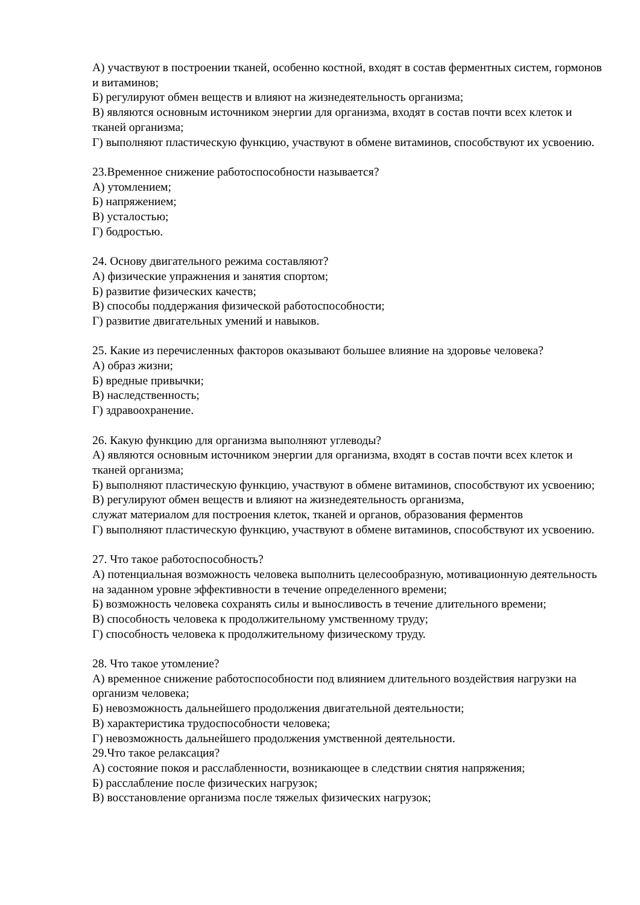А) участвуют в построении тканей, особенно костной, входят в состав ферментных систем, гормонов и витаминов;
Б) регулируют обмен веществ и влияют на жизнедеятельность организма;
В) являются основным источником энергии для организма, входят в состав почти всех клеток и тканей организма;
Г) выполняют пластическую функцию, участвуют в обмене витаминов, способствуют их усвоению.
23.Временное снижение работоспособности называется?
А) утомлением;
Б) напряжением;
В) усталостью;
Г) бодростью.
24. Основу двигательного режима составляют?
А) физические упражнения и занятия спортом;
Б) развитие физических качеств;
В) способы поддержания физической работоспособности;
Г) развитие двигательных умений и навыков.
25. Какие из перечисленных факторов оказывают большее влияние на здоровье человека?
А) образ жизни;
Б) вредные привычки;
В) наследственность;
Г) здравоохранение.
26. Какую функцию для организма выполняют углеводы?
А) являются основным источником энергии для организма, входят в состав почти всех клеток и тканей организма;
Б) выполняют пластическую функцию, участвуют в обмене витаминов, способствуют их усвоению;
В) регулируют обмен веществ и влияют на жизнедеятельность организма,
служат материалом для построения клеток, тканей и органов, образования ферментов
Г) выполняют пластическую функцию, участвуют в обмене витаминов, способствуют их усвоению.
27. Что такое работоспособность?
А) потенциальная возможность человека выполнить целесообразную, мотивационную деятельность на заданном уровне эффективности в течение определенного времени;
Б) возможность человека сохранять силы и выносливость в течение длительного времени;
В) способность человека к продолжительному умственному труду;
Г) способность человека к продолжительному физическому труду.
28. Что такое утомление?
А) временное снижение работоспособности под влиянием длительного воздействия нагрузки на организм человека;
Б) невозможность дальнейшего продолжения двигательной деятельности;
В) характеристика трудоспособности человека;
Г) невозможность дальнейшего продолжения умственной деятельности.
29.Что такое релаксация?
А) состояние покоя и расслабленности, возникающее в следствии снятия напряжения;
Б) расслабление после физических нагрузок;
В) восстановление организма после тяжелых физических нагрузок;